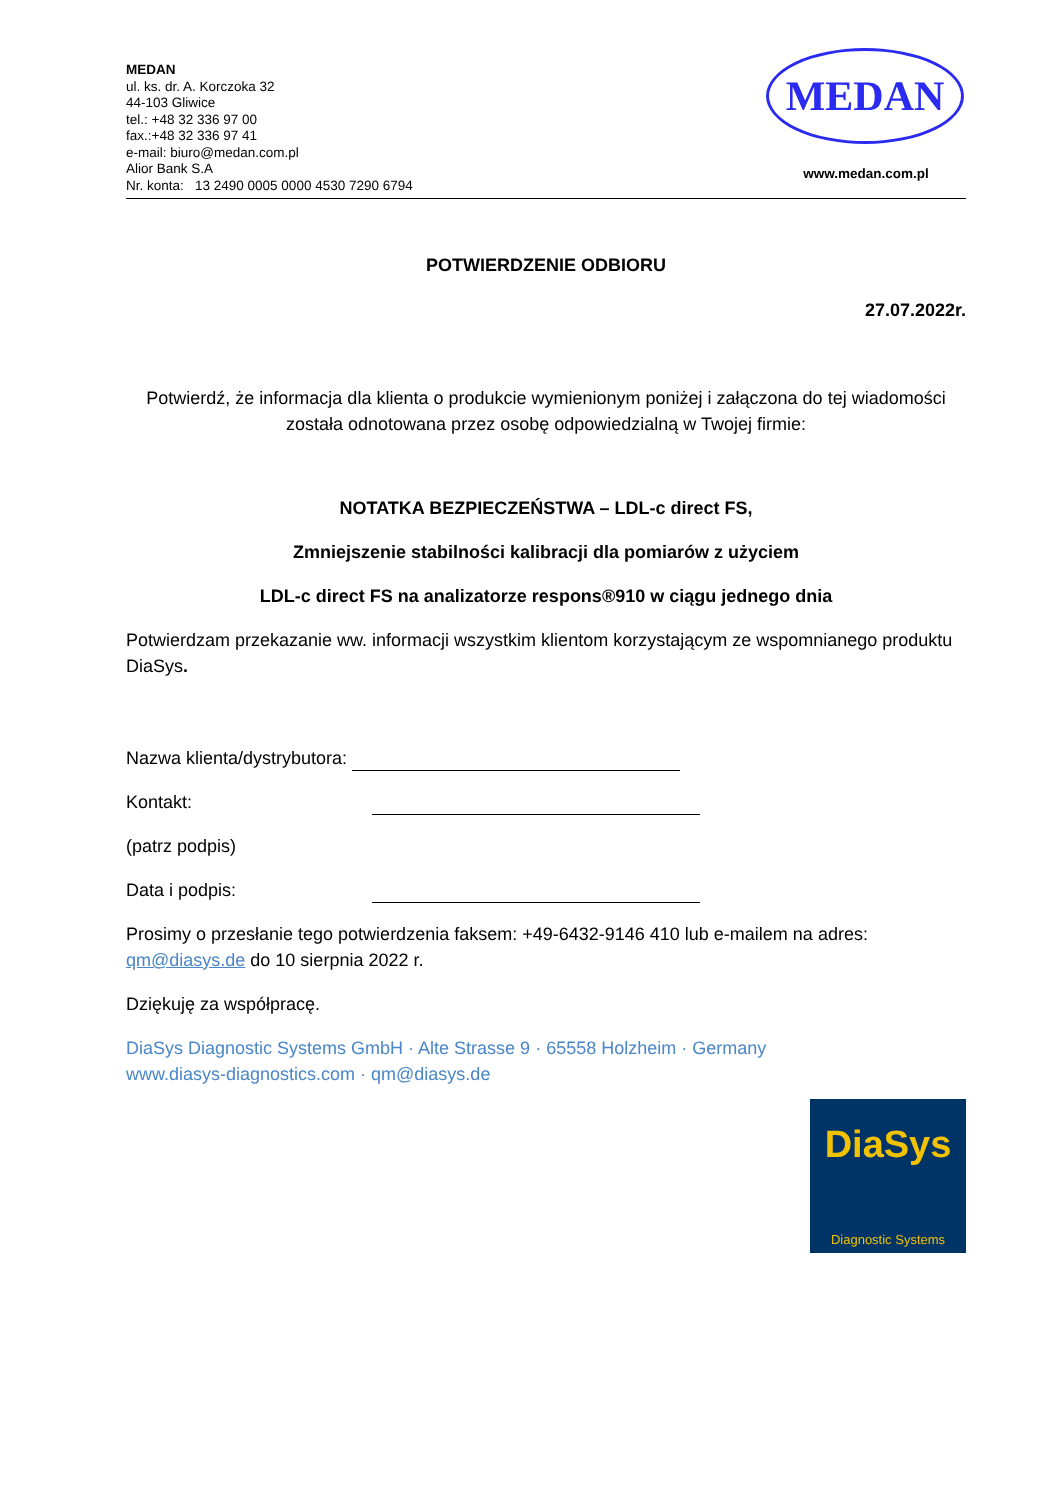MEDAN
ul. ks. dr. A. Korczoka 32
44-103 Gliwice
tel.: +48 32 336 97 00
fax.:+48 32 336 97 41
e-mail: biuro@medan.com.pl
Alior Bank S.A
Nr. konta: 13 2490 0005 0000 4530 7290 6794
MEDAN
www.medan.com.pl
POTWIERDZENIE ODBIORU
27.07.2022r.
Potwierdź, że informacja dla klienta o produkcie wymienionym poniżej i załączona do tej wiadomości została odnotowana przez osobę odpowiedzialną w Twojej firmie:
NOTATKA BEZPIECZEŃSTWA – LDL-c direct FS,
Zmniejszenie stabilności kalibracji dla pomiarów z użyciem
LDL-c direct FS na analizatorze respons®910 w ciągu jednego dnia
Potwierdzam przekazanie ww. informacji wszystkim klientom korzystającym ze wspomnianego produktu DiaSys.
Nazwa klienta/dystrybutora:
Kontakt:
(patrz podpis)
Data i podpis:
Prosimy o przesłanie tego potwierdzenia faksem: +49-6432-9146 410 lub e-mailem na adres: qm@diasys.de do 10 sierpnia 2022 r.
Dziękuję za współpracę.
DiaSys Diagnostic Systems GmbH · Alte Strasse 9 · 65558 Holzheim · Germany
www.diasys-diagnostics.com · qm@diasys.de
DiaSys
Diagnostic Systems